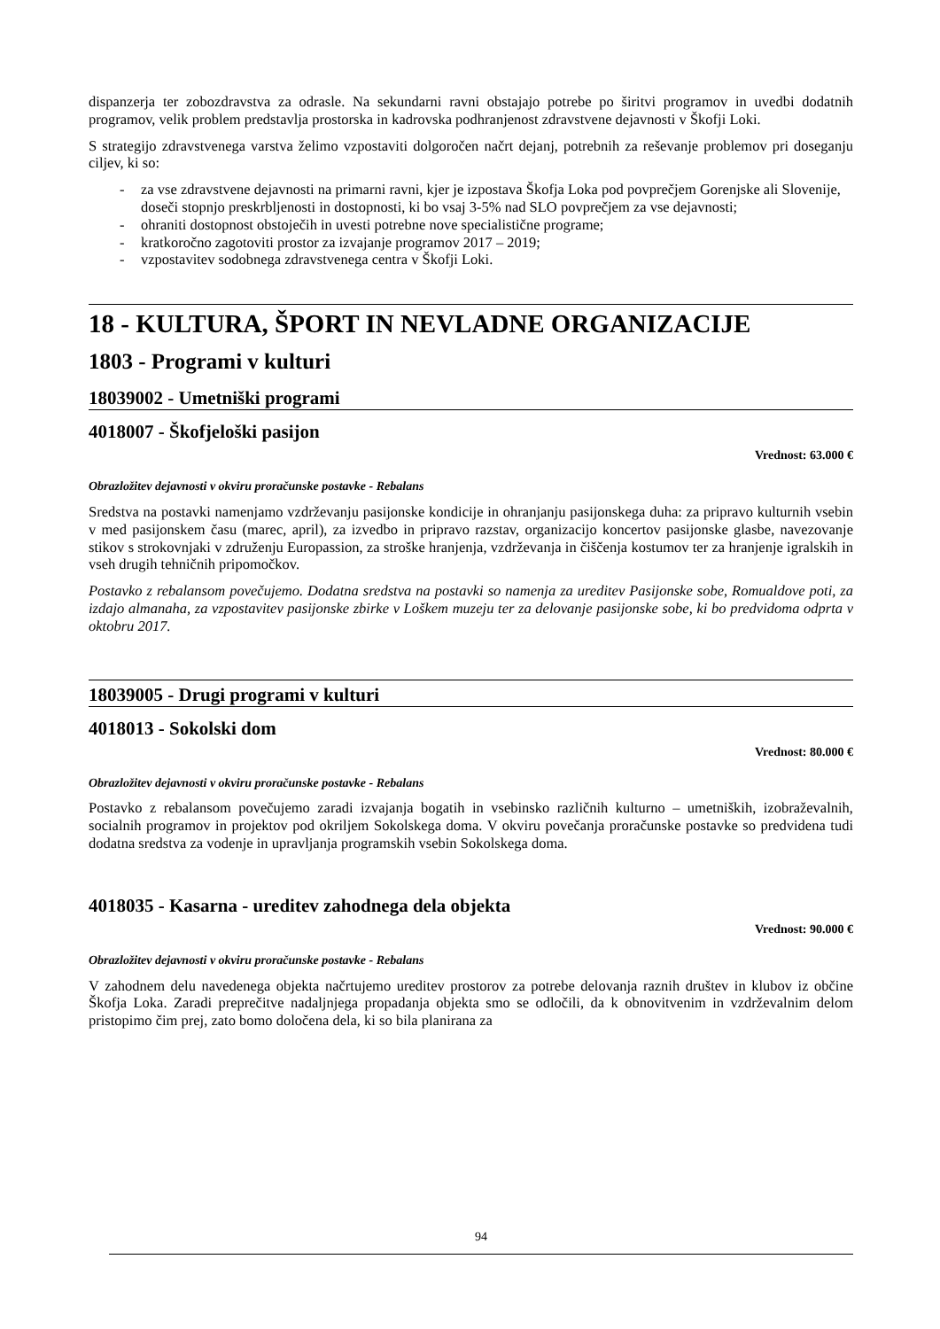dispanzerja ter zobozdravstva za odrasle. Na sekundarni ravni obstajajo potrebe po širitvi programov in uvedbi dodatnih programov, velik problem predstavlja prostorska in kadrovska podhranjenost zdravstvene dejavnosti v Škofji Loki.
S strategijo zdravstvenega varstva želimo vzpostaviti dolgoročen načrt dejanj, potrebnih za reševanje problemov pri doseganju ciljev, ki so:
- za vse zdravstvene dejavnosti na primarni ravni, kjer je izpostava Škofja Loka pod povprečjem Gorenjske ali Slovenije, doseči stopnjo preskrbljenosti in dostopnosti, ki bo vsaj 3-5% nad SLO povprečjem za vse dejavnosti;
- ohraniti dostopnost obstoječih in uvesti potrebne nove specialistične programe;
- kratkoročno zagotoviti prostor za izvajanje programov 2017 – 2019;
- vzpostavitev sodobnega zdravstvenega centra v Škofji Loki.
18 - KULTURA, ŠPORT IN NEVLADNE ORGANIZACIJE
1803 - Programi v kulturi
18039002 - Umetniški programi
4018007 - Škofjeloški pasijon
Vrednost: 63.000 €
Obrazložitev dejavnosti v okviru proračunske postavke - Rebalans
Sredstva na postavki namenjamo vzdrževanju pasijonske kondicije in ohranjanju pasijonskega duha: za pripravo kulturnih vsebin v med pasijonskem času (marec, april), za izvedbo in pripravo razstav, organizacijo koncertov pasijonske glasbe, navezovanje stikov s strokovnjaki v združenju Europassion, za stroške hranjenja, vzdrževanja in čiščenja kostumov ter za hranjenje igralskih in vseh drugih tehničnih pripomočkov.
Postavko z rebalansom povečujemo. Dodatna sredstva na postavki so namenja za ureditev Pasijonske sobe, Romualdove poti, za izdajo almanaha, za vzpostavitev pasijonske zbirke v Loškem muzeju ter za delovanje pasijonske sobe, ki bo predvidoma odprta v oktobru 2017.
18039005 - Drugi programi v kulturi
4018013 - Sokolski dom
Vrednost: 80.000 €
Obrazložitev dejavnosti v okviru proračunske postavke - Rebalans
Postavko z rebalansom povečujemo zaradi izvajanja bogatih in vsebinsko različnih kulturno – umetniških, izobraževalnih, socialnih programov in projektov pod okriljem Sokolskega doma. V okviru povečanja proračunske postavke so predvidena tudi dodatna sredstva za vodenje in upravljanja programskih vsebin Sokolskega doma.
4018035 - Kasarna - ureditev zahodnega dela objekta
Vrednost: 90.000 €
Obrazložitev dejavnosti v okviru proračunske postavke - Rebalans
V zahodnem delu navedenega objekta načrtujemo ureditev prostorov za potrebe delovanja raznih društev in klubov iz občine Škofja Loka. Zaradi preprečitve nadaljnjega propadanja objekta smo se odločili, da k obnovitvenim in vzdrževalnim delom pristopimo čim prej, zato bomo določena dela, ki so bila planirana za
94